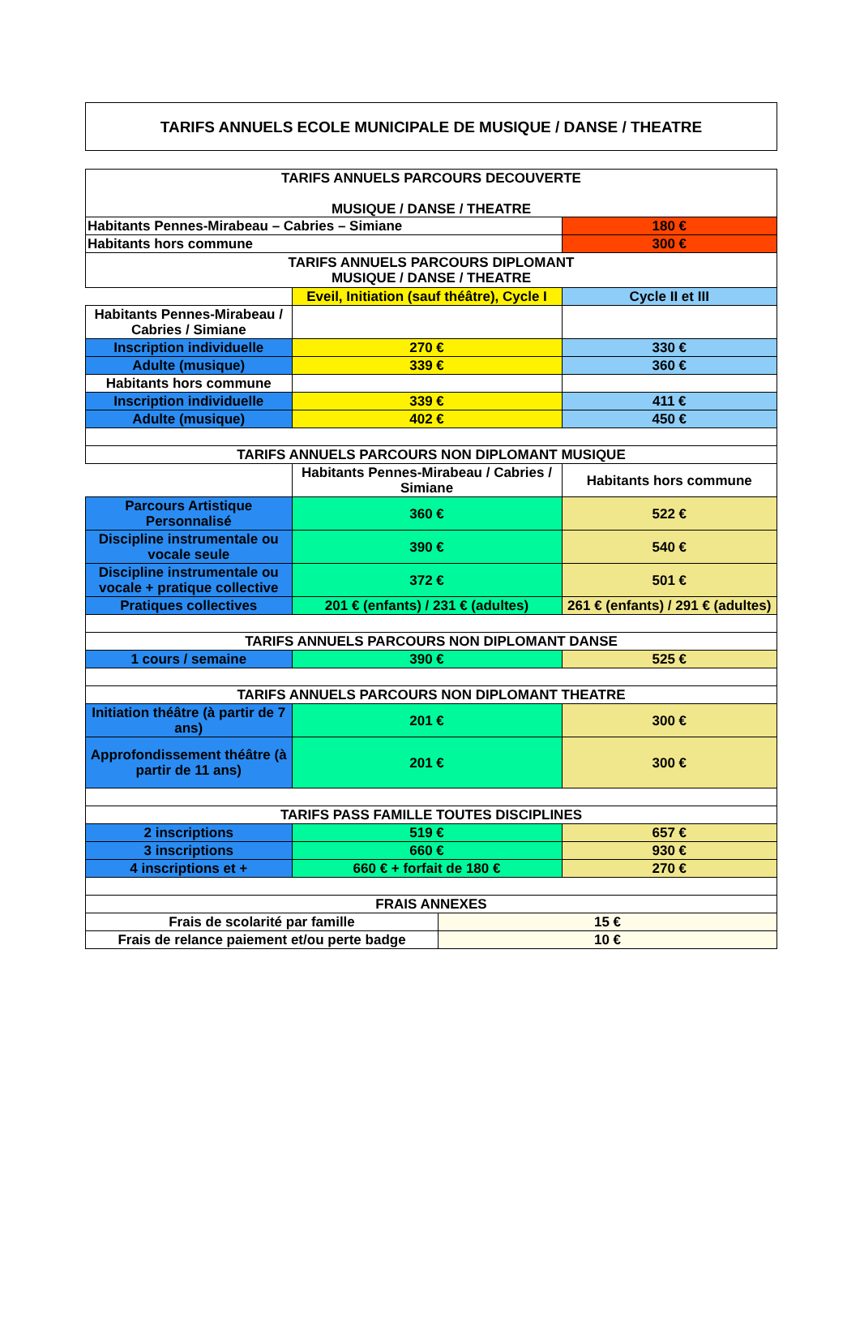TARIFS ANNUELS ECOLE MUNICIPALE DE MUSIQUE / DANSE / THEATRE
| TARIFS ANNUELS PARCOURS DECOUVERTE MUSIQUE / DANSE / THEATRE | | |
| Habitants Pennes-Mirabeau – Cabries – Simiane | | 180 € |
| Habitants hors commune | | 300 € |
| TARIFS ANNUELS PARCOURS DIPLOMANT MUSIQUE / DANSE / THEATRE | | |
| | Eveil, Initiation (sauf théâtre), Cycle I | Cycle II et III |
| Habitants Pennes-Mirabeau / Cabries / Simiane | | |
| Inscription individuelle | 270 € | 330 € |
| Adulte (musique) | 339 € | 360 € |
| Habitants hors commune | | |
| Inscription individuelle | 339 € | 411 € |
| Adulte (musique) | 402 € | 450 € |
| TARIFS ANNUELS PARCOURS NON DIPLOMANT MUSIQUE | | |
| | Habitants Pennes-Mirabeau / Cabries / Simiane | Habitants hors commune |
| Parcours Artistique Personnalisé | 360 € | 522 € |
| Discipline instrumentale ou vocale seule | 390 € | 540 € |
| Discipline instrumentale ou vocale + pratique collective | 372 € | 501 € |
| Pratiques collectives | 201 € (enfants) / 231 € (adultes) | 261 € (enfants) / 291 € (adultes) |
| TARIFS ANNUELS PARCOURS NON DIPLOMANT DANSE | | |
| 1 cours / semaine | 390 € | 525 € |
| TARIFS ANNUELS PARCOURS NON DIPLOMANT THEATRE | | |
| Initiation théâtre (à partir de 7 ans) | 201 € | 300 € |
| Approfondissement théâtre (à partir de 11 ans) | 201 € | 300 € |
| TARIFS PASS FAMILLE TOUTES DISCIPLINES | | |
| 2 inscriptions | 519 € | 657 € |
| 3 inscriptions | 660 € | 930 € |
| 4 inscriptions et + | 660 € + forfait de 180 € | 270 € |
| FRAIS ANNEXES | | |
| Frais de scolarité par famille | 15 € |
| Frais de relance paiement et/ou perte badge | 10 € |